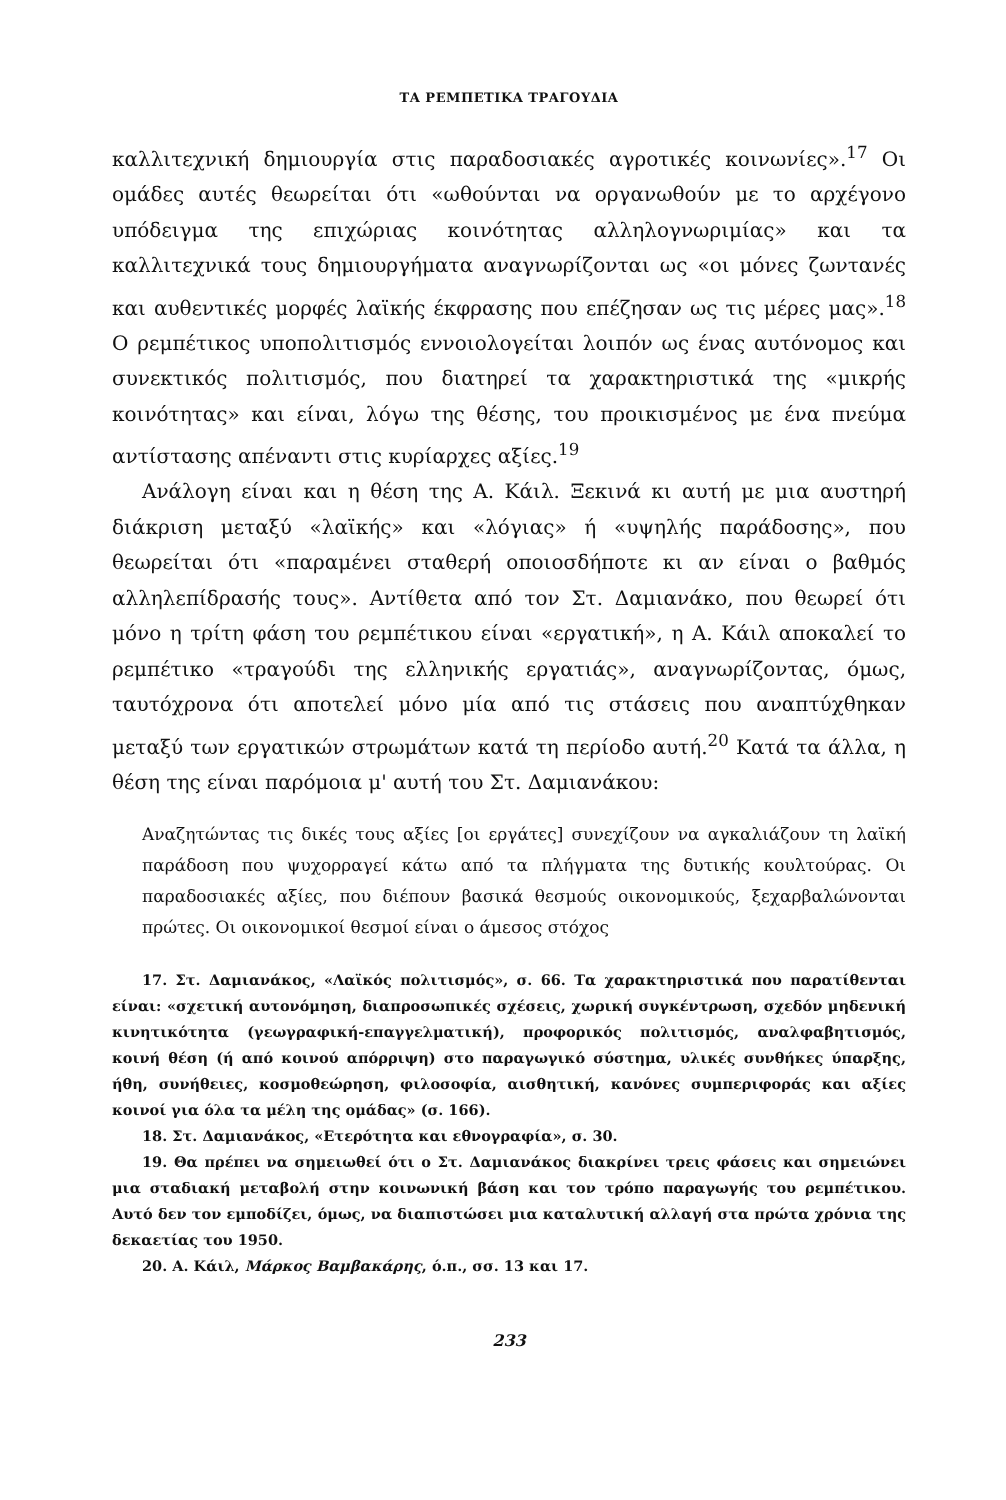ΤΑ ΡΕΜΠΕΤΙΚΑ ΤΡΑΓΟΥΔΙΑ
καλλιτεχνική δημιουργία στις παραδοσιακές αγροτικές κοινωνίες».<sup>17</sup> Οι ομάδες αυτές θεωρείται ότι «ωθούνται να οργανωθούν με το αρχέγονο υπόδειγμα της επιχώριας κοινότητας αλληλογνωριμίας» και τα καλλιτεχνικά τους δημιουργήματα αναγνωρίζονται ως «οι μόνες ζωντανές και αυθεντικές μορφές λαϊκής έκφρασης που επέζησαν ως τις μέρες μας».<sup>18</sup> Ο ρεμπέτικος υποπολιτισμός εννοιολογείται λοιπόν ως ένας αυτόνομος και συνεκτικός πολιτισμός, που διατηρεί τα χαρακτηριστικά της «μικρής κοινότητας» και είναι, λόγω της θέσης, του προικισμένος με ένα πνεύμα αντίστασης απέναντι στις κυρίαρχες αξίες.<sup>19</sup>
Ανάλογη είναι και η θέση της Α. Κάιλ. Ξεκινά κι αυτή με μια αυστηρή διάκριση μεταξύ «λαϊκής» και «λόγιας» ή «υψηλής παράδοσης», που θεωρείται ότι «παραμένει σταθερή οποιοσδήποτε κι αν είναι ο βαθμός αλληλεπίδρασής τους». Αντίθετα από τον Στ. Δαμιανάκο, που θεωρεί ότι μόνο η τρίτη φάση του ρεμπέτικου είναι «εργατική», η Α. Κάιλ αποκαλεί το ρεμπέτικο «τραγούδι της ελληνικής εργατιάς», αναγνωρίζοντας, όμως, ταυτόχρονα ότι αποτελεί μόνο μία από τις στάσεις που αναπτύχθηκαν μεταξύ των εργατικών στρωμάτων κατά τη περίοδο αυτή.<sup>20</sup> Κατά τα άλλα, η θέση της είναι παρόμοια μ' αυτή του Στ. Δαμιανάκου:
Αναζητώντας τις δικές τους αξίες [οι εργάτες] συνεχίζουν να αγκαλιάζουν τη λαϊκή παράδοση που ψυχορραγεί κάτω από τα πλήγματα της δυτικής κουλτούρας. Οι παραδοσιακές αξίες, που διέπουν βασικά θεσμούς οικονομικούς, ξεχαρβαλώνονται πρώτες. Οι οικονομικοί θεσμοί είναι ο άμεσος στόχος
17. Στ. Δαμιανάκος, «Λαϊκός πολιτισμός», σ. 66. Τα χαρακτηριστικά που παρατίθενται είναι: «σχετική αυτονόμηση, διαπροσωπικές σχέσεις, χωρική συγκέντρωση, σχεδόν μηδενική κινητικότητα (γεωγραφική-επαγγελματική), προφορικός πολιτισμός, αναλφαβητισμός, κοινή θέση (ή από κοινού απόρριψη) στο παραγωγικό σύστημα, υλικές συνθήκες ύπαρξης, ήθη, συνήθειες, κοσμοθεώρηση, φιλοσοφία, αισθητική, κανόνες συμπεριφοράς και αξίες κοινοί για όλα τα μέλη της ομάδας» (σ. 166).
18. Στ. Δαμιανάκος, «Ετερότητα και εθνογραφία», σ. 30.
19. Θα πρέπει να σημειωθεί ότι ο Στ. Δαμιανάκος διακρίνει τρεις φάσεις και σημειώνει μια σταδιακή μεταβολή στην κοινωνική βάση και τον τρόπο παραγωγής του ρεμπέτικου. Αυτό δεν τον εμποδίζει, όμως, να διαπιστώσει μια καταλυτική αλλαγή στα πρώτα χρόνια της δεκαετίας του 1950.
20. Α. Κάιλ, Μάρκος Βαμβακάρης, ό.π., σσ. 13 και 17.
233